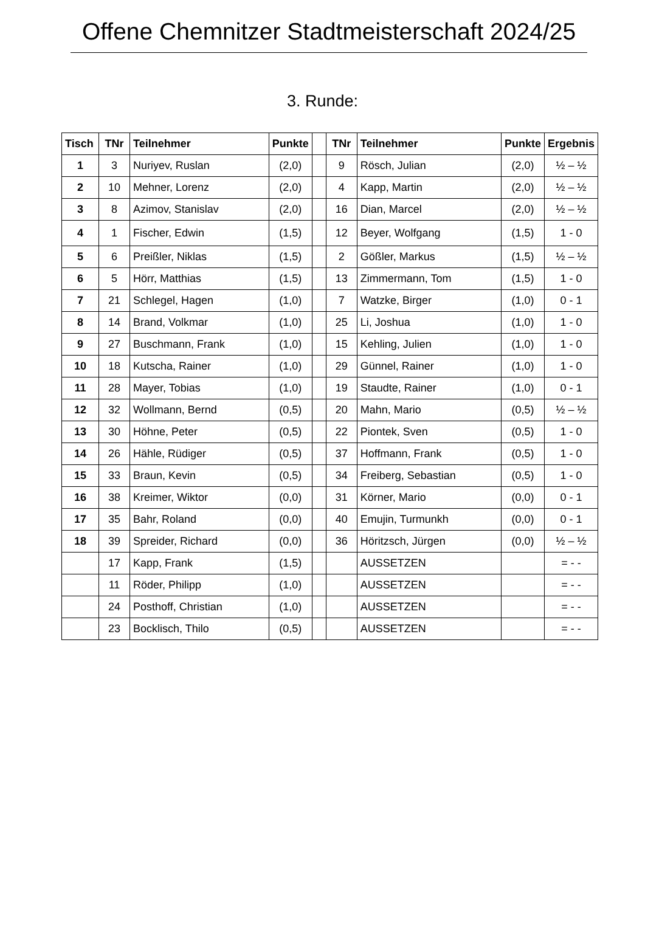Offene Chemnitzer Stadtmeisterschaft 2024/25
3. Runde:
| Tisch | TNr | Teilnehmer | Punkte | | TNr | Teilnehmer | Punkte | Ergebnis |
| --- | --- | --- | --- | --- | --- | --- | --- | --- |
| 1 | 3 | Nuriyev, Ruslan | (2,0) | | 9 | Rösch, Julian | (2,0) | ½ – ½ |
| 2 | 10 | Mehner, Lorenz | (2,0) | | 4 | Kapp, Martin | (2,0) | ½ – ½ |
| 3 | 8 | Azimov, Stanislav | (2,0) | | 16 | Dian, Marcel | (2,0) | ½ – ½ |
| 4 | 1 | Fischer, Edwin | (1,5) | | 12 | Beyer, Wolfgang | (1,5) | 1 - 0 |
| 5 | 6 | Preißler, Niklas | (1,5) | | 2 | Gößler, Markus | (1,5) | ½ – ½ |
| 6 | 5 | Hörr, Matthias | (1,5) | | 13 | Zimmermann, Tom | (1,5) | 1 - 0 |
| 7 | 21 | Schlegel, Hagen | (1,0) | | 7 | Watzke, Birger | (1,0) | 0 - 1 |
| 8 | 14 | Brand, Volkmar | (1,0) | | 25 | Li, Joshua | (1,0) | 1 - 0 |
| 9 | 27 | Buschmann, Frank | (1,0) | | 15 | Kehling, Julien | (1,0) | 1 - 0 |
| 10 | 18 | Kutscha, Rainer | (1,0) | | 29 | Günnel, Rainer | (1,0) | 1 - 0 |
| 11 | 28 | Mayer, Tobias | (1,0) | | 19 | Staudte, Rainer | (1,0) | 0 - 1 |
| 12 | 32 | Wollmann, Bernd | (0,5) | | 20 | Mahn, Mario | (0,5) | ½ – ½ |
| 13 | 30 | Höhne, Peter | (0,5) | | 22 | Piontek, Sven | (0,5) | 1 - 0 |
| 14 | 26 | Hähle, Rüdiger | (0,5) | | 37 | Hoffmann, Frank | (0,5) | 1 - 0 |
| 15 | 33 | Braun, Kevin | (0,5) | | 34 | Freiberg, Sebastian | (0,5) | 1 - 0 |
| 16 | 38 | Kreimer, Wiktor | (0,0) | | 31 | Körner, Mario | (0,0) | 0 - 1 |
| 17 | 35 | Bahr, Roland | (0,0) | | 40 | Emujin, Turmunkh | (0,0) | 0 - 1 |
| 18 | 39 | Spreider, Richard | (0,0) | | 36 | Höritzsch, Jürgen | (0,0) | ½ – ½ |
| | 17 | Kapp, Frank | (1,5) | | | AUSSETZEN | | = - - |
| | 11 | Röder, Philipp | (1,0) | | | AUSSETZEN | | = - - |
| | 24 | Posthoff, Christian | (1,0) | | | AUSSETZEN | | = - - |
| | 23 | Bocklisch, Thilo | (0,5) | | | AUSSETZEN | | = - - |